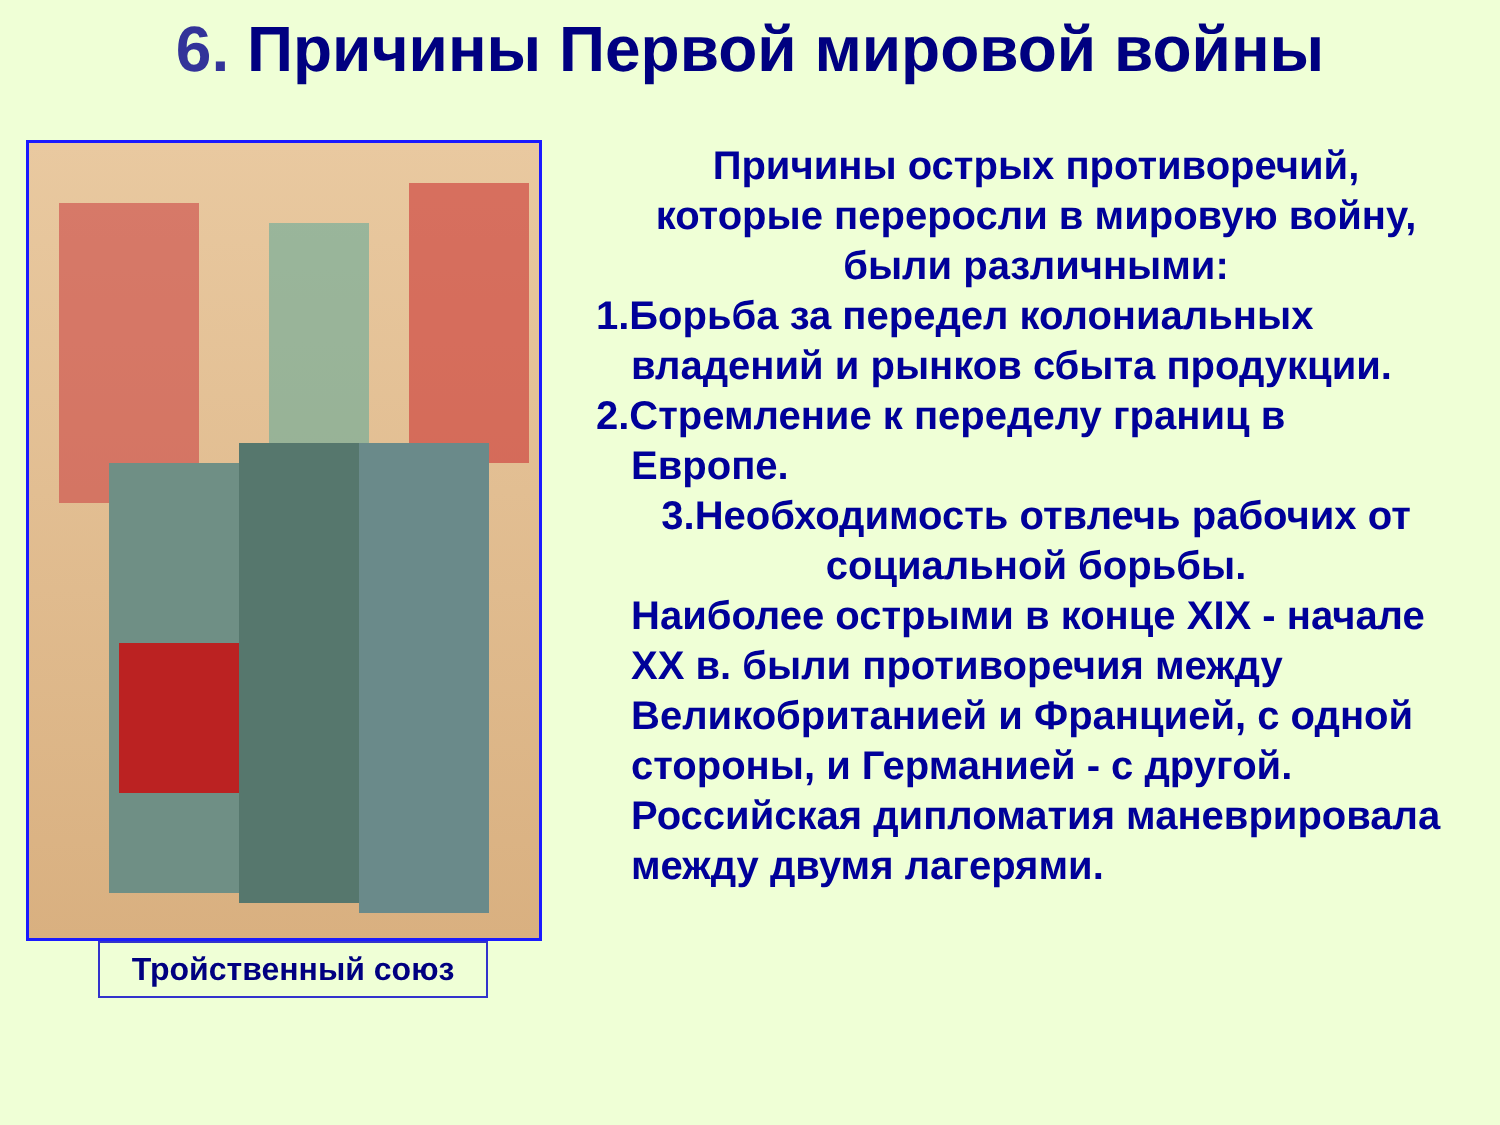6. Причины Первой мировой войны
Тройственный союз
Причины острых противоречий,
которые переросли в мировую войну,
были различными:
1.Борьба за передел колониальных
владений и рынков сбыта продукции.
2.Стремление к переделу границ в
Европе.
3.Необходимость отвлечь рабочих от
социальной борьбы.
Наиболее острыми в конце XIX - начале XX в. были противоречия между Великобританией и Францией, с одной стороны, и Германией - с другой. Российская дипломатия маневрировала между двумя лагерями.